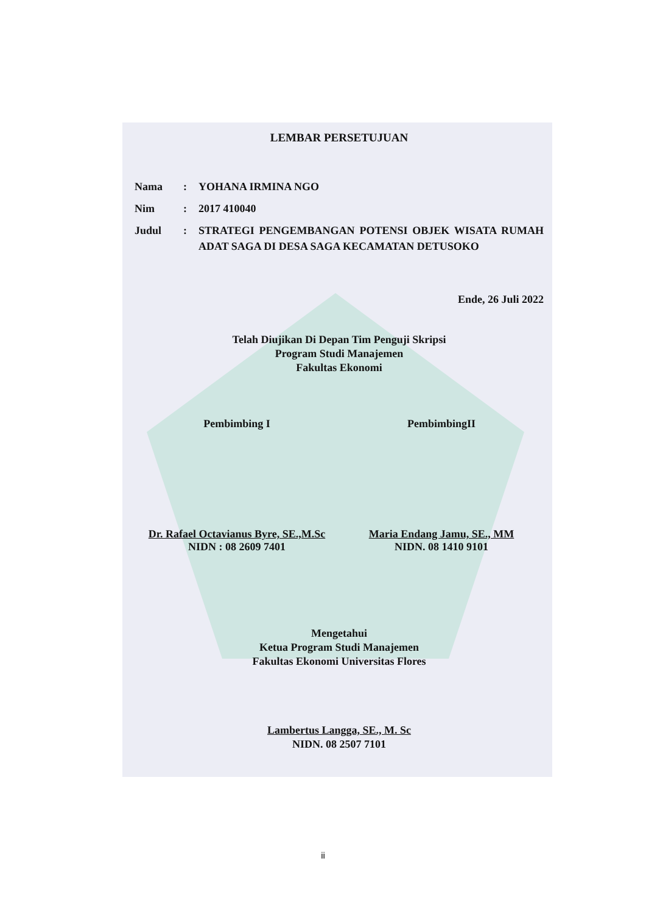LEMBAR PERSETUJUAN
Nama: YOHANA IRMINA NGO
Nim: 2017 410040
Judul: STRATEGI PENGEMBANGAN POTENSI OBJEK WISATA RUMAH ADAT SAGA DI DESA SAGA KECAMATAN DETUSOKO
Ende, 26 Juli 2022
Telah Diujikan Di Depan Tim Penguji Skripsi
Program Studi Manajemen
Fakultas Ekonomi
Pembimbing I PembimbingII
Dr. Rafael Octavianus Byre, SE.,M.Sc
NIDN : 08 2609 7401
Maria Endang Jamu, SE., MM
NIDN. 08 1410 9101
Mengetahui
Ketua Program Studi Manajemen
Fakultas Ekonomi Universitas Flores
Lambertus Langga, SE., M. Sc
NIDN. 08 2507 7101
ii